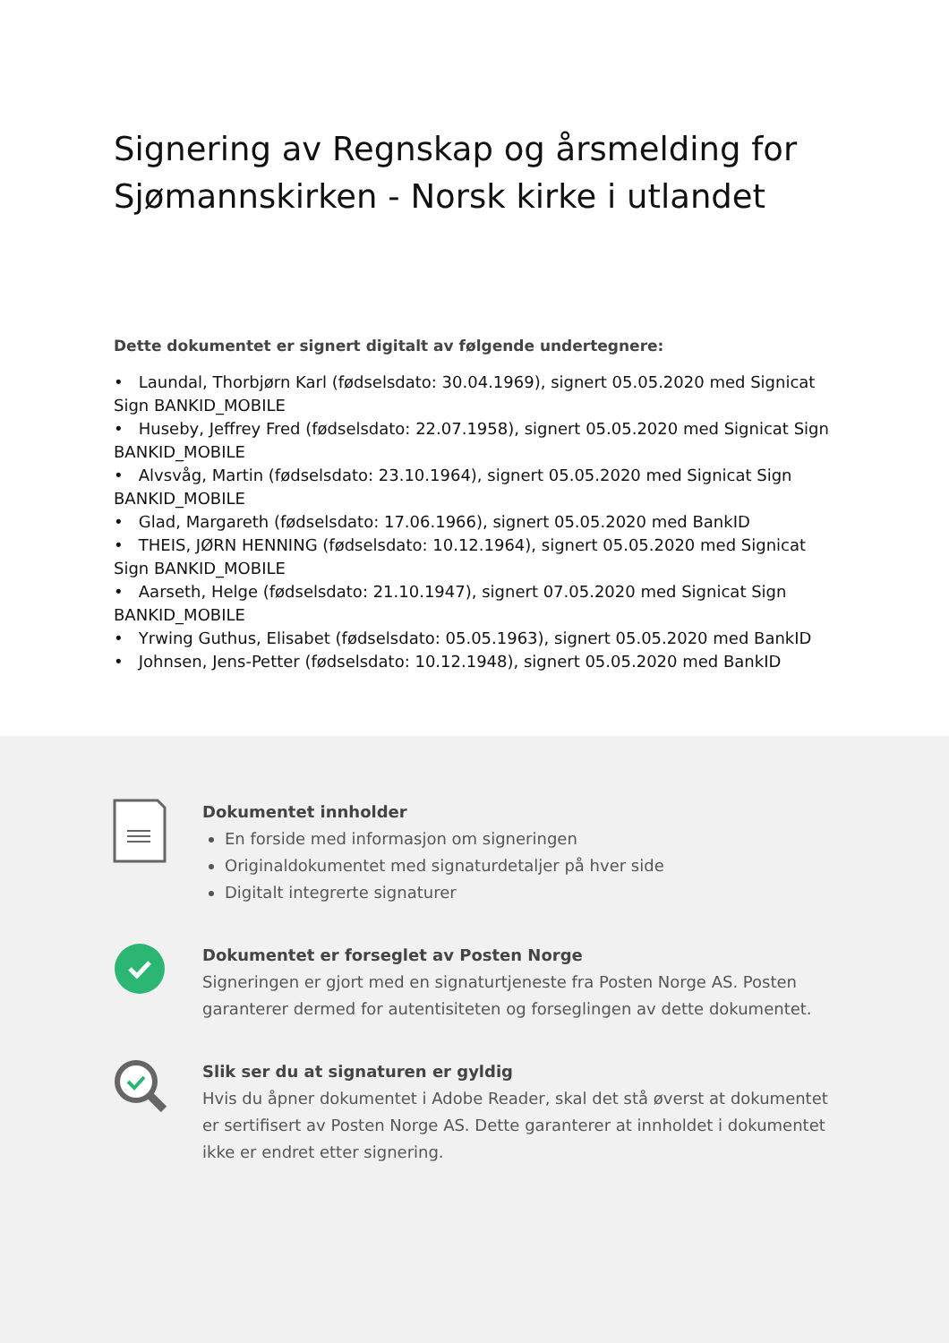Signering av Regnskap og årsmelding for Sjømannskirken - Norsk kirke i utlandet
Dette dokumentet er signert digitalt av følgende undertegnere:
• Laundal, Thorbjørn Karl (fødselsdato: 30.04.1969), signert 05.05.2020 med Signicat Sign BANKID_MOBILE
• Huseby, Jeffrey Fred (fødselsdato: 22.07.1958), signert 05.05.2020 med Signicat Sign BANKID_MOBILE
• Alvsvåg, Martin (fødselsdato: 23.10.1964), signert 05.05.2020 med Signicat Sign BANKID_MOBILE
• Glad, Margareth (fødselsdato: 17.06.1966), signert 05.05.2020 med BankID
• THEIS, JØRN HENNING (fødselsdato: 10.12.1964), signert 05.05.2020 med Signicat Sign BANKID_MOBILE
• Aarseth, Helge (fødselsdato: 21.10.1947), signert 07.05.2020 med Signicat Sign BANKID_MOBILE
• Yrwing Guthus, Elisabet (fødselsdato: 05.05.1963), signert 05.05.2020 med BankID
• Johnsen, Jens-Petter (fødselsdato: 10.12.1948), signert 05.05.2020 med BankID
Dokumentet innholder
En forside med informasjon om signeringen
Originaldokumentet med signaturdetaljer på hver side
Digitalt integrerte signaturer
Dokumentet er forseglet av Posten Norge
Signeringen er gjort med en signaturtjeneste fra Posten Norge AS. Posten garanterer dermed for autentisiteten og forseglingen av dette dokumentet.
Slik ser du at signaturen er gyldig
Hvis du åpner dokumentet i Adobe Reader, skal det stå øverst at dokumentet er sertifisert av Posten Norge AS. Dette garanterer at innholdet i dokumentet ikke er endret etter signering.